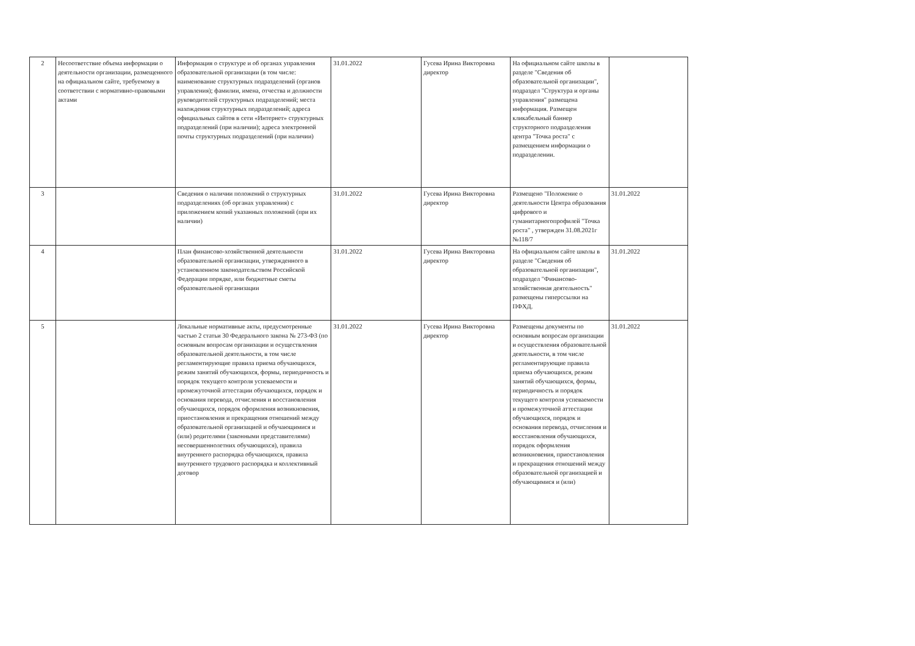| 2 | Несоответствие объема информации о деятельности организации, размещенного на официальном сайте, требуемому в соответствии с нормативно-правовыми актами | Информация о структуре и об органах управления образовательной организации (в том числе: наименование структурных подразделений (органов управления); фамилии, имена, отчества и должности руководителей структурных подразделений; места нахождения структурных подразделений; адреса официальных сайтов в сети «Интернет» структурных подразделений (при наличии); адреса электронной почты структурных подразделений (при наличии) | 31.01.2022 | Гусева Ирина Викторовна директор | На официальном сайте школы в разделе "Сведения об образовательной организации", подраздел "Структура и органы управления" размещена информация. Размещен кликабельный баннер структорного подразделения центра "Точка роста" с размещением информации о подразделении. | |
| 3 | | Сведения о наличии положений о структурных подразделениях (об органах управления) с приложением копий указанных положений (при их наличии) | 31.01.2022 | Гусева Ирина Викторовна директор | Размещено "Положение о деятельности Центра образования цифрового и гуманитарногопрофилей "Точка роста" , утвержден 31.08.2021г №118/7 | 31.01.2022 |
| 4 | | План финансово-хозяйственной деятельности образовательной организации, утвержденного в установленном законодательством Российской Федерации порядке, или бюджетные сметы образовательной организации | 31.01.2022 | Гусева Ирина Викторовна директор | На официальном сайте школы в разделе "Сведения об образовательной организации", подраздел "Финансово-хозяйственная деятельность" размещены гиперссылки на ПФХД. | 31.01.2022 |
| 5 | | Локальные нормативные акты, предусмотренные частью 2 статьи 30 Федерального закона № 273-ФЗ (по основным вопросам организации и осуществления образовательной деятельности, в том числе регламентирующие правила приема обучающихся, режим занятий обучающихся, формы, периодичность и порядок текущего контроля успеваемости и промежуточной аттестации обучающихся, порядок и основания перевода, отчисления и восстановления обучающихся, порядок оформления возникновения, приостановления и прекращения отношений между образовательной организацией и обучающимися и (или) родителями (законными представителями) несовершеннолетних обучающихся), правила внутреннего распорядка обучающихся, правила внутреннего трудового распорядка и коллективный договор | 31.01.2022 | Гусева Ирина Викторовна директор | Размещены документы по основным вопросам организации и осуществления образовательной деятельности, в том числе регламентирующие правила приема обучающихся, режим занятий обучающихся, формы, периодичность и порядок текущего контроля успеваемости и промежуточной аттестации обучающихся, порядок и основания перевода, отчисления и восстановления обучающихся, порядок оформления возникновения, приостановления и прекращения отношений между образовательной организацией и обучающимися и (или) | 31.01.2022 |